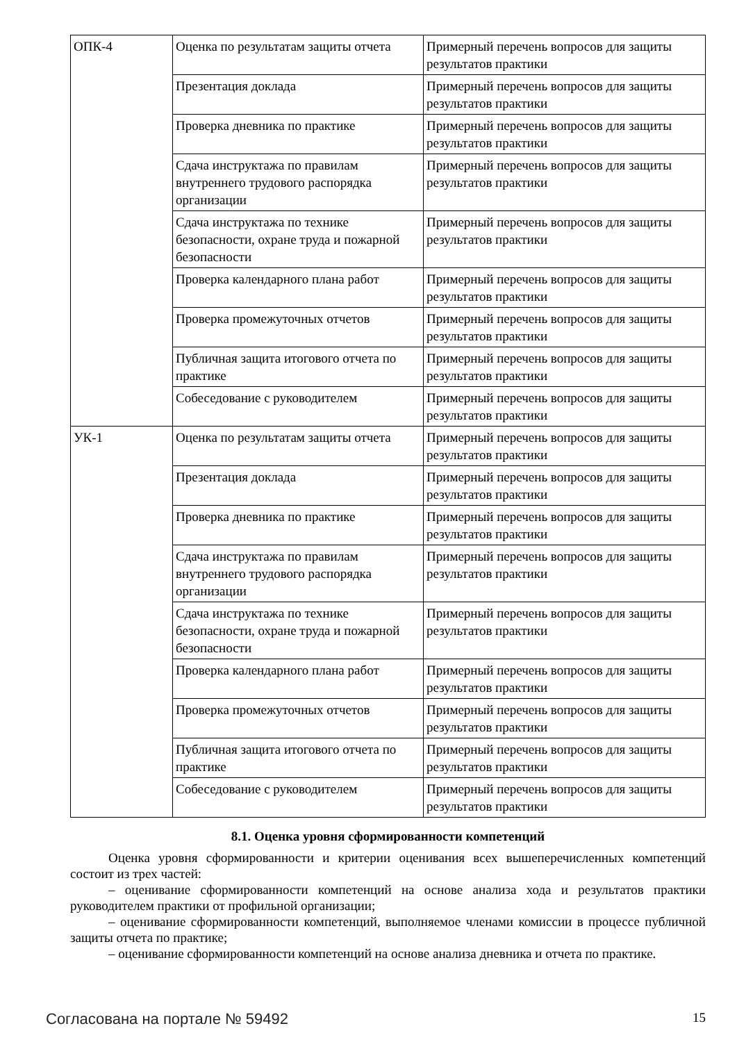| ОПК-4 | Оценка по результатам защиты отчета | Примерный перечень вопросов для защиты результатов практики |
| | Презентация доклада | Примерный перечень вопросов для защиты результатов практики |
| | Проверка дневника по практике | Примерный перечень вопросов для защиты результатов практики |
| | Сдача инструктажа по правилам внутреннего трудового распорядка организации | Примерный перечень вопросов для защиты результатов практики |
| | Сдача инструктажа по технике безопасности, охране труда и пожарной безопасности | Примерный перечень вопросов для защиты результатов практики |
| | Проверка календарного плана работ | Примерный перечень вопросов для защиты результатов практики |
| | Проверка промежуточных отчетов | Примерный перечень вопросов для защиты результатов практики |
| | Публичная защита итогового отчета по практике | Примерный перечень вопросов для защиты результатов практики |
| | Собеседование с руководителем | Примерный перечень вопросов для защиты результатов практики |
| УК-1 | Оценка по результатам защиты отчета | Примерный перечень вопросов для защиты результатов практики |
| | Презентация доклада | Примерный перечень вопросов для защиты результатов практики |
| | Проверка дневника по практике | Примерный перечень вопросов для защиты результатов практики |
| | Сдача инструктажа по правилам внутреннего трудового распорядка организации | Примерный перечень вопросов для защиты результатов практики |
| | Сдача инструктажа по технике безопасности, охране труда и пожарной безопасности | Примерный перечень вопросов для защиты результатов практики |
| | Проверка календарного плана работ | Примерный перечень вопросов для защиты результатов практики |
| | Проверка промежуточных отчетов | Примерный перечень вопросов для защиты результатов практики |
| | Публичная защита итогового отчета по практике | Примерный перечень вопросов для защиты результатов практики |
| | Собеседование с руководителем | Примерный перечень вопросов для защиты результатов практики |
8.1. Оценка уровня сформированности компетенций
Оценка уровня сформированности и критерии оценивания всех вышеперечисленных компетенций состоит из трех частей:
– оценивание сформированности компетенций на основе анализа хода и результатов практики руководителем практики от профильной организации;
– оценивание сформированности компетенций, выполняемое членами комиссии в процессе публичной защиты отчета по практике;
– оценивание сформированности компетенций на основе анализа дневника и отчета по практике.
Согласована на портале № 59492 15